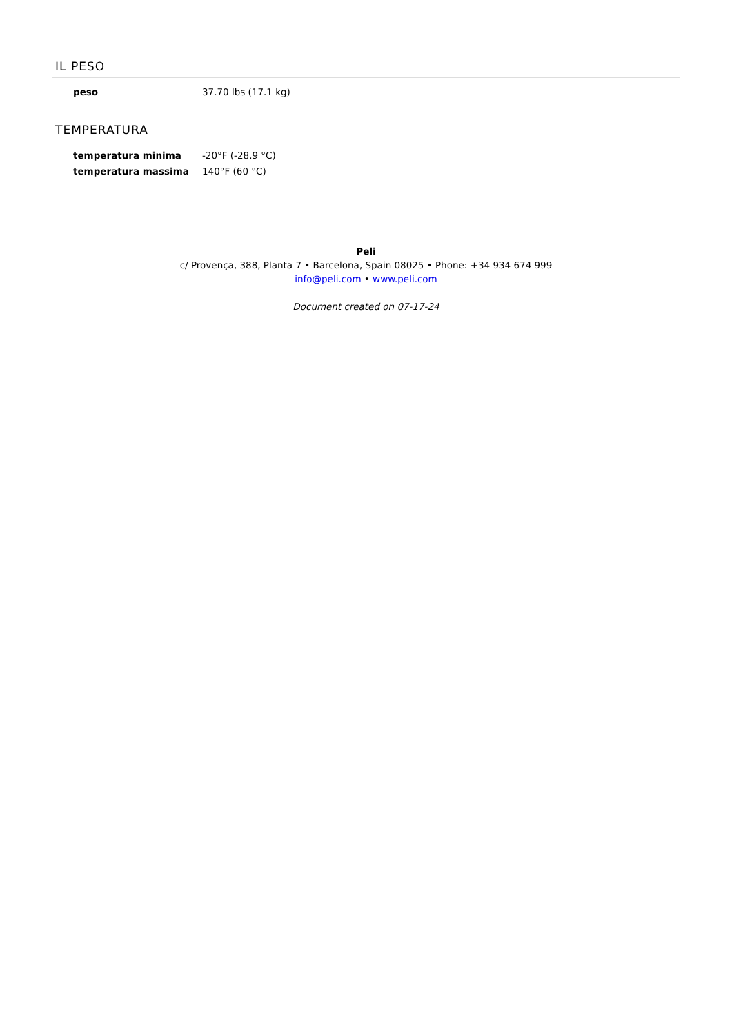IL PESO
| peso | 37.70 lbs (17.1 kg) |
TEMPERATURA
| temperatura minima | -20°F (-28.9 °C) |
| temperatura massima | 140°F (60 °C) |
Peli
c/ Provença, 388, Planta 7 • Barcelona, Spain 08025 • Phone: +34 934 674 999
info@peli.com • www.peli.com
Document created on 07-17-24